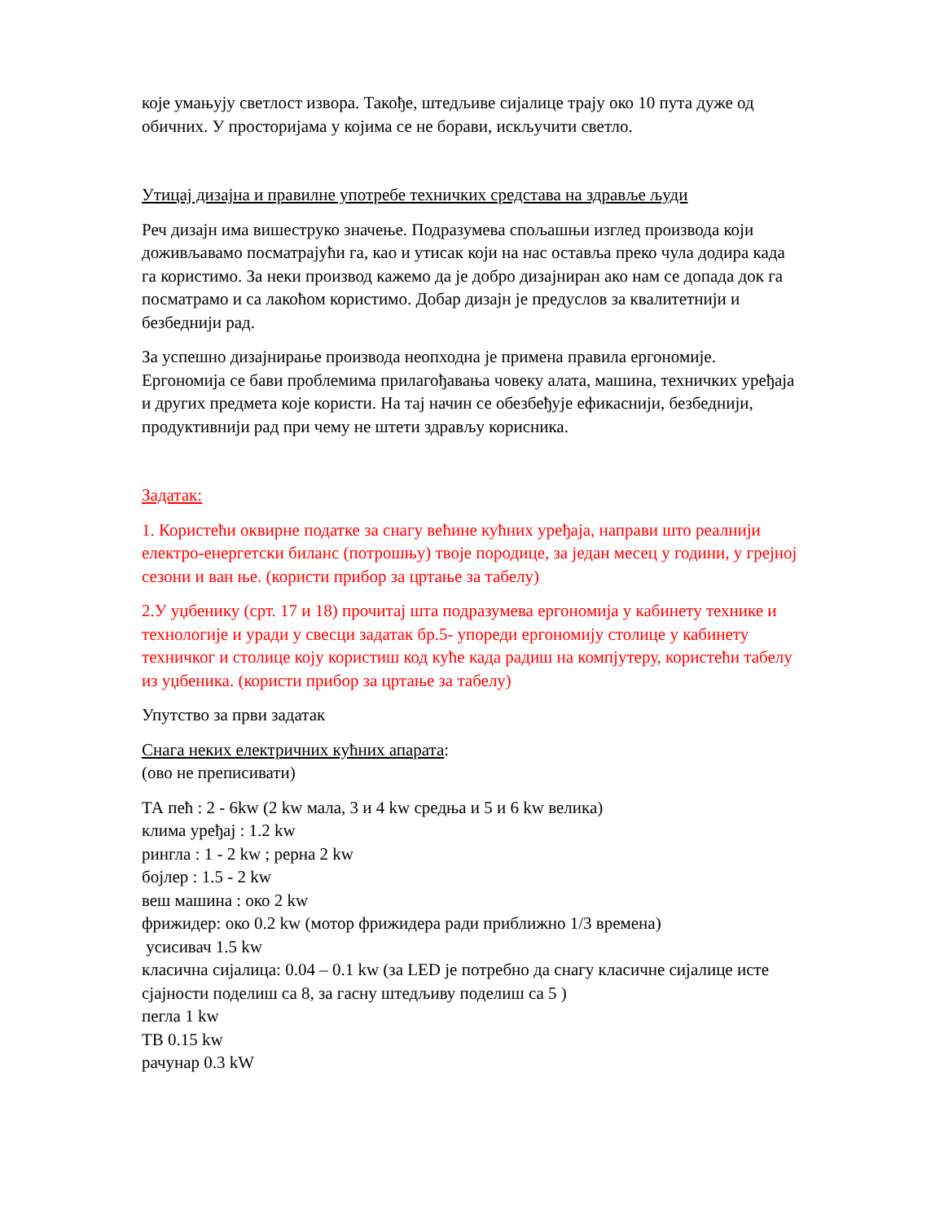које умањују светлост извора. Такође, штедљиве сијалице трају око 10 пута дуже од обичних. У просторијама у којима се не борави, искључити светло.
Утицај дизајна и правилне употребе техничких средстава на здравље људи
Реч дизајн има вишеструко значење. Подразумева спољашњи изглед производа који доживљавамо посматрајући га, као и утисак који на нас оставља преко чула додира када га користимо. За неки производ кажемо да је добро дизајниран ако нам се допада док га посматрамо и са лакоћом користимо. Добар дизајн је предуслов за квалитетнији и безбеднији рад.
За успешно дизајнирање производа неопходна је примена правила ергономије. Ергономија се бави проблемима прилагођавања човеку алата, машина, техничких уређаја и других предмета које користи. На тај начин се обезбеђује ефикаснији, безбеднији, продуктивнији рад при чему не штети здрављу корисника.
Задатак:
1. Користећи оквирне податке за снагу већине кућних уређаја, направи што реалнији електро-енергетски биланс (потрошњу) твоје породице, за један месец у години, у грејној сезони и ван ње. (користи прибор за цртање за табелу)
2.У уџбенику (срт. 17 и 18) прочитај шта подразумева ергономија у кабинету технике и технологије и уради у свесци задатак бр.5- упореди ергономију столице у кабинету техничког и столице коју користиш код куће када радиш на компјутеру, користећи табелу из уџбеника. (користи прибор за цртање за табелу)
Упутство за први задатак
Снага неких електричних кућних апарата:
(ово не преписивати)
ТА пећ : 2 - 6kw (2 kw мала, 3 и 4 kw средња и 5 и 6 kw велика)
клима уређај : 1.2 kw
рингла : 1 - 2 kw ; рерна 2 kw
бојлер : 1.5 - 2 kw
веш машина : око 2 kw
фрижидер: око 0.2 kw (мотор фрижидера ради приближно 1/3 времена)
усисивач 1.5 kw
класична сијалица: 0.04 – 0.1 kw (за LED је потребно да снагу класичне сијалице исте сјајности поделиш са 8, за гасну штедљиву поделиш са 5 )
пегла 1 kw
ТВ 0.15 kw
рачунар 0.3 kW